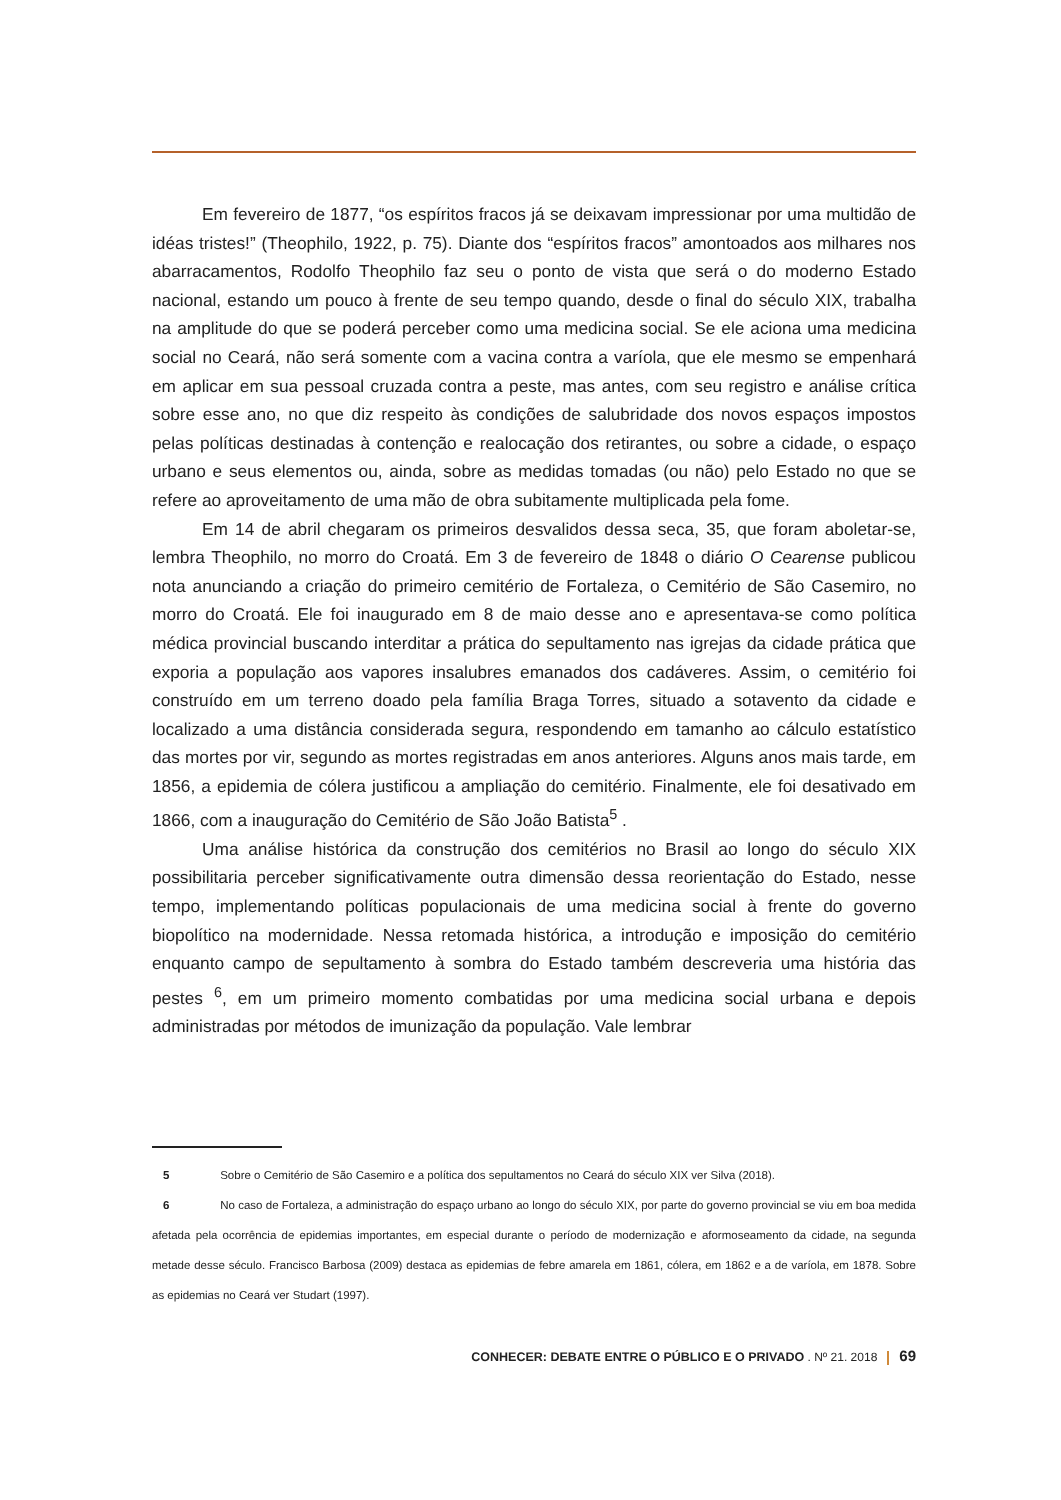Em fevereiro de 1877, “os espíritos fracos já se deixavam impressionar por uma multidão de idéas tristes!” (Theophilo, 1922, p. 75). Diante dos “espíritos fracos” amontoados aos milhares nos abarracamentos, Rodolfo Theophilo faz seu o ponto de vista que será o do moderno Estado nacional, estando um pouco à frente de seu tempo quando, desde o final do século XIX, trabalha na amplitude do que se poderá perceber como uma medicina social. Se ele aciona uma medicina social no Ceará, não será somente com a vacina contra a varíola, que ele mesmo se empenhará em aplicar em sua pessoal cruzada contra a peste, mas antes, com seu registro e análise crítica sobre esse ano, no que diz respeito às condições de salubridade dos novos espaços impostos pelas políticas destinadas à contenção e realocação dos retirantes, ou sobre a cidade, o espaço urbano e seus elementos ou, ainda, sobre as medidas tomadas (ou não) pelo Estado no que se refere ao aproveitamento de uma mão de obra subitamente multiplicada pela fome.
Em 14 de abril chegaram os primeiros desvalidos dessa seca, 35, que foram aboletar-se, lembra Theophilo, no morro do Croatá. Em 3 de fevereiro de 1848 o diário O Cearense publicou nota anunciando a criação do primeiro cemitério de Fortaleza, o Cemitério de São Casemiro, no morro do Croatá. Ele foi inaugurado em 8 de maio desse ano e apresentava-se como política médica provincial buscando interditar a prática do sepultamento nas igrejas da cidade prática que exporia a população aos vapores insalubres emanados dos cadáveres. Assim, o cemitério foi construído em um terreno doado pela família Braga Torres, situado a sotavento da cidade e localizado a uma distância considerada segura, respondendo em tamanho ao cálculo estatístico das mortes por vir, segundo as mortes registradas em anos anteriores. Alguns anos mais tarde, em 1856, a epidemia de cólera justificou a ampliação do cemitério. Finalmente, ele foi desativado em 1866, com a inauguração do Cemitério de São João Batista<sup>5</sup> .
Uma análise histórica da construção dos cemitérios no Brasil ao longo do século XIX possibilitaria perceber significativamente outra dimensão dessa reorientação do Estado, nesse tempo, implementando políticas populacionais de uma medicina social à frente do governo biopolítico na modernidade. Nessa retomada histórica, a introdução e imposição do cemitério enquanto campo de sepultamento à sombra do Estado também descreveria uma história das pestes <sup>6</sup>, em um primeiro momento combatidas por uma medicina social urbana e depois administradas por métodos de imunização da população. Vale lembrar
5 Sobre o Cemitério de São Casemiro e a política dos sepultamentos no Ceará do século XIX ver Silva (2018).
6 No caso de Fortaleza, a administração do espaço urbano ao longo do século XIX, por parte do governo provincial se viu em boa medida afetada pela ocorrência de epidemias importantes, em especial durante o período de modernização e aformoseamento da cidade, na segunda metade desse século. Francisco Barbosa (2009) destaca as epidemias de febre amarela em 1861, cólera, em 1862 e a de varíola, em 1878. Sobre as epidemias no Ceará ver Studart (1997).
CONHECER: DEBATE ENTRE O PÚBLICO E O PRIVADO . Nº 21. 2018 69